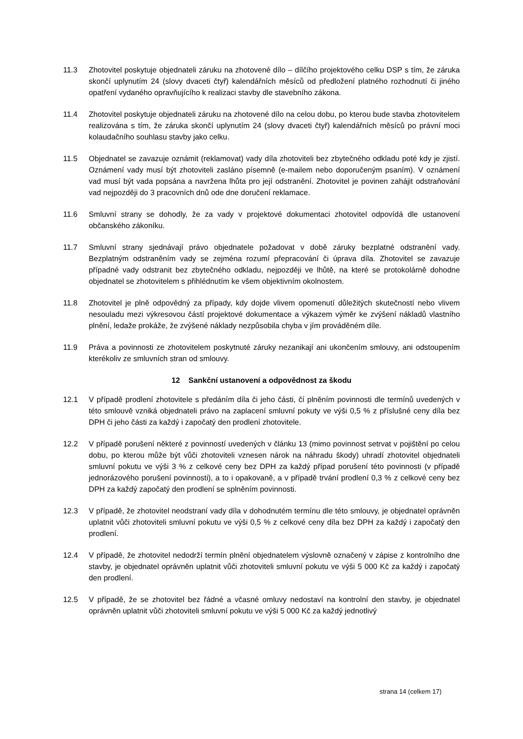11.3 Zhotovitel poskytuje objednateli záruku na zhotovené dílo – dílčího projektového celku DSP s tím, že záruka skončí uplynutím 24 (slovy dvaceti čtyř) kalendářních měsíců od předložení platného rozhodnutí či jiného opatření vydaného opravňujícího k realizaci stavby dle stavebního zákona.
11.4 Zhotovitel poskytuje objednateli záruku na zhotovené dílo na celou dobu, po kterou bude stavba zhotovitelem realizována s tím, že záruka skončí uplynutím 24 (slovy dvaceti čtyř) kalendářních měsíců po právní moci kolaudačního souhlasu stavby jako celku.
11.5 Objednatel se zavazuje oznámit (reklamovat) vady díla zhotoviteli bez zbytečného odkladu poté kdy je zjistí. Oznámení vady musí být zhotoviteli zasláno písemně (e-mailem nebo doporučeným psaním). V oznámení vad musí být vada popsána a navržena lhůta pro její odstranění. Zhotovitel je povinen zahájit odstraňování vad nejpozději do 3 pracovních dnů ode dne doručení reklamace.
11.6 Smluvní strany se dohodly, že za vady v projektové dokumentaci zhotovitel odpovídá dle ustanovení občanského zákoníku.
11.7 Smluvní strany sjednávají právo objednatele požadovat v době záruky bezplatné odstranění vady. Bezplatným odstraněním vady se zejména rozumí přepracování či úprava díla. Zhotovitel se zavazuje případné vady odstranit bez zbytečného odkladu, nejpozději ve lhůtě, na které se protokolárně dohodne objednatel se zhotovitelem s přihlédnutím ke všem objektivním okolnostem.
11.8 Zhotovitel je plně odpovědný za případy, kdy dojde vlivem opomenutí důležitých skutečností nebo vlivem nesouladu mezi výkresovou částí projektové dokumentace a výkazem výměr ke zvýšení nákladů vlastního plnění, ledaže prokáže, že zvýšené náklady nezpůsobila chyba v jím prováděném díle.
11.9 Práva a povinnosti ze zhotovitelem poskytnuté záruky nezanikají ani ukončením smlouvy, ani odstoupením kterékoliv ze smluvních stran od smlouvy.
12 Sankční ustanovení a odpovědnost za škodu
12.1 V případě prodlení zhotovitele s předáním díla či jeho části, čí plněním povinnosti dle termínů uvedených v této smlouvě vzniká objednateli právo na zaplacení smluvní pokuty ve výši 0,5 % z příslušné ceny díla bez DPH či jeho části za každý i započatý den prodlení zhotovitele.
12.2 V případě porušení některé z povinností uvedených v článku 13 (mimo povinnost setrvat v pojištění po celou dobu, po kterou může být vůči zhotoviteli vznesen nárok na náhradu škody) uhradí zhotovitel objednateli smluvní pokutu ve výši 3 % z celkové ceny bez DPH za každý případ porušení této povinnosti (v případě jednorázového porušení povinnosti), a to i opakovaně, a v případě trvání prodlení 0,3 % z celkové ceny bez DPH za každý započatý den prodlení se splněním povinnosti.
12.3 V případě, že zhotovitel neodstraní vady díla v dohodnutém termínu dle této smlouvy, je objednatel oprávněn uplatnit vůči zhotoviteli smluvní pokutu ve výši 0,5 % z celkové ceny díla bez DPH za každý i započatý den prodlení.
12.4 V případě, že zhotovitel nedodrží termín plnění objednatelem výslovně označený v zápise z kontrolního dne stavby, je objednatel oprávněn uplatnit vůči zhotoviteli smluvní pokutu ve výši 5 000 Kč za každý i započatý den prodlení.
12.5 V případě, že se zhotovitel bez řádné a včasné omluvy nedostaví na kontrolní den stavby, je objednatel oprávněn uplatnit vůči zhotoviteli smluvní pokutu ve výši 5 000 Kč za každý jednotlivý
strana 14 (celkem 17)